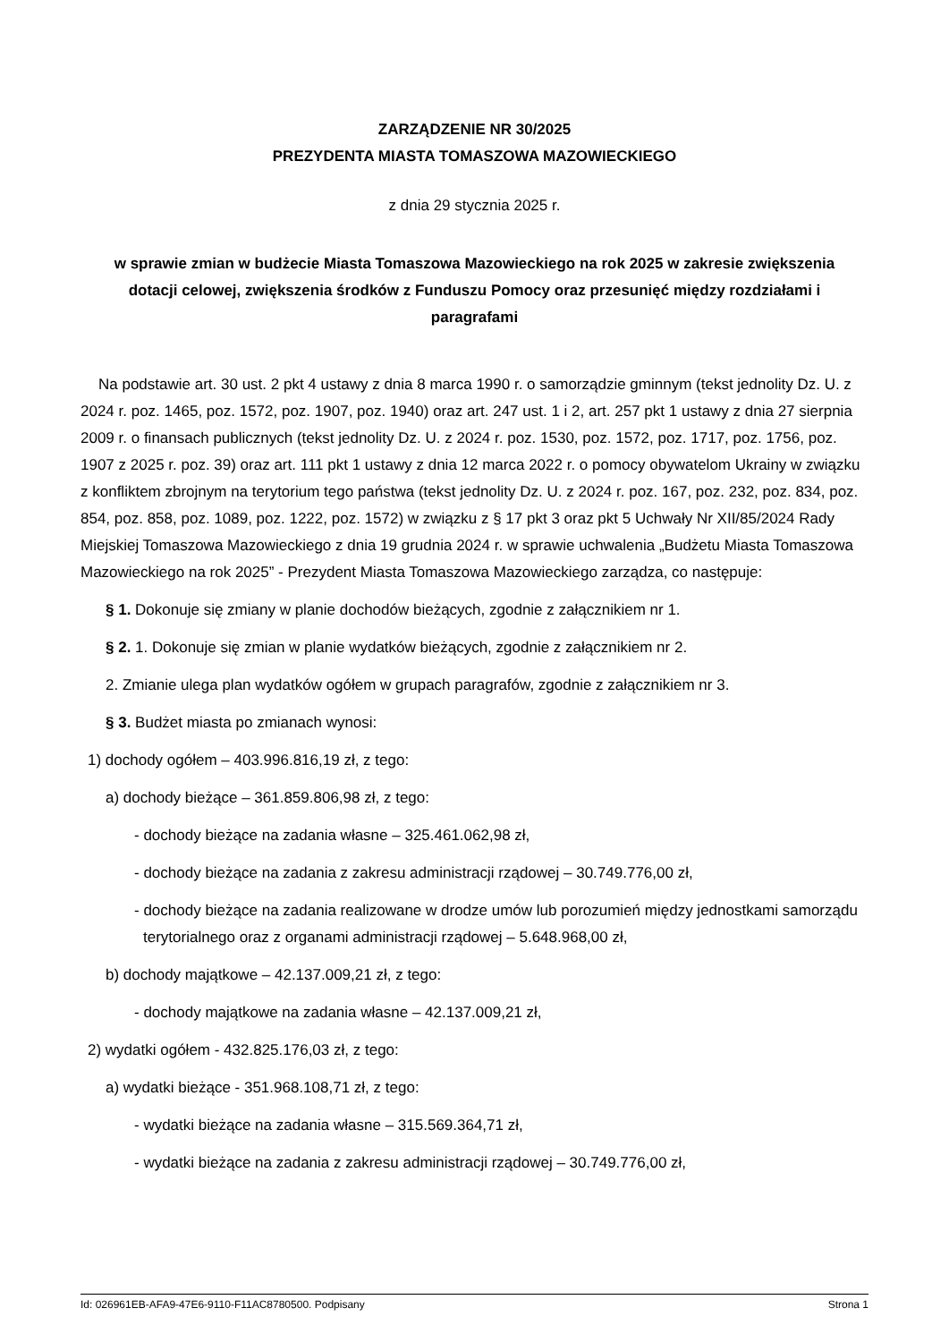ZARZĄDZENIE NR 30/2025
PREZYDENTA MIASTA TOMASZOWA MAZOWIECKIEGO
z dnia 29 stycznia 2025 r.
w sprawie zmian w budżecie Miasta Tomaszowa Mazowieckiego na rok 2025 w zakresie zwiększenia dotacji celowej, zwiększenia środków z Funduszu Pomocy oraz przesunięć między rozdziałami i paragrafami
Na podstawie art. 30 ust. 2 pkt 4 ustawy z dnia 8 marca 1990 r. o samorządzie gminnym (tekst jednolity Dz. U. z 2024 r. poz. 1465, poz. 1572, poz. 1907, poz. 1940) oraz art. 247 ust. 1 i 2, art. 257 pkt 1 ustawy z dnia 27 sierpnia 2009 r. o finansach publicznych (tekst jednolity Dz. U. z 2024 r. poz. 1530, poz. 1572, poz. 1717, poz. 1756, poz. 1907 z 2025 r. poz. 39) oraz art. 111 pkt 1 ustawy z dnia 12 marca 2022 r. o pomocy obywatelom Ukrainy w związku z konfliktem zbrojnym na terytorium tego państwa (tekst jednolity Dz. U. z 2024 r. poz. 167, poz. 232, poz. 834, poz. 854, poz. 858, poz. 1089, poz. 1222, poz. 1572) w związku z § 17 pkt 3 oraz pkt 5 Uchwały Nr XII/85/2024 Rady Miejskiej Tomaszowa Mazowieckiego z dnia 19 grudnia 2024 r. w sprawie uchwalenia „Budżetu Miasta Tomaszowa Mazowieckiego na rok 2025” - Prezydent Miasta Tomaszowa Mazowieckiego zarządza, co następuje:
§ 1. Dokonuje się zmiany w planie dochodów bieżących, zgodnie z załącznikiem nr 1.
§ 2. 1. Dokonuje się zmian w planie wydatków bieżących, zgodnie z załącznikiem nr 2.
2. Zmianie ulega plan wydatków ogółem w grupach paragrafów, zgodnie z załącznikiem nr 3.
§ 3. Budżet miasta po zmianach wynosi:
1) dochody ogółem – 403.996.816,19 zł, z tego:
a) dochody bieżące – 361.859.806,98 zł, z tego:
- dochody bieżące na zadania własne – 325.461.062,98 zł,
- dochody bieżące na zadania z zakresu administracji rządowej – 30.749.776,00 zł,
- dochody bieżące na zadania realizowane w drodze umów lub porozumień między jednostkami samorządu terytorialnego oraz z organami administracji rządowej – 5.648.968,00 zł,
b) dochody majątkowe – 42.137.009,21 zł, z tego:
- dochody majątkowe na zadania własne – 42.137.009,21 zł,
2) wydatki ogółem - 432.825.176,03 zł, z tego:
a) wydatki bieżące - 351.968.108,71 zł, z tego:
- wydatki bieżące na zadania własne – 315.569.364,71 zł,
- wydatki bieżące na zadania z zakresu administracji rządowej – 30.749.776,00 zł,
Id: 026961EB-AFA9-47E6-9110-F11AC8780500. Podpisany Strona 1